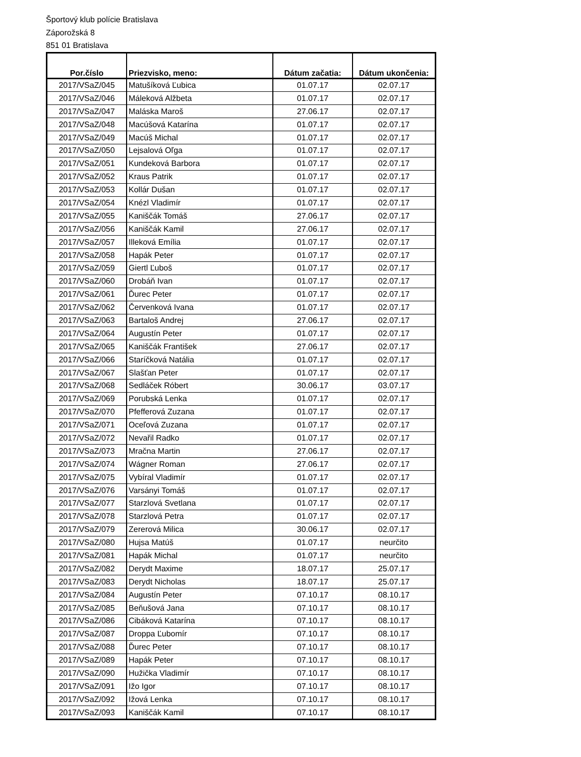Športový klub polície Bratislava
Záporožská 8
851 01 Bratislava
| Por.číslo | Priezvisko, meno: | Dátum začatia: | Dátum ukončenia: |
| --- | --- | --- | --- |
| 2017/VSaZ/045 | Matušíková Ľubica | 01.07.17 | 02.07.17 |
| 2017/VSaZ/046 | Máleková Alžbeta | 01.07.17 | 02.07.17 |
| 2017/VSaZ/047 | Maláska Maroš | 27.06.17 | 02.07.17 |
| 2017/VSaZ/048 | Macúšová Katarína | 01.07.17 | 02.07.17 |
| 2017/VSaZ/049 | Macúš Michal | 01.07.17 | 02.07.17 |
| 2017/VSaZ/050 | Lejsalová Oľga | 01.07.17 | 02.07.17 |
| 2017/VSaZ/051 | Kundeková Barbora | 01.07.17 | 02.07.17 |
| 2017/VSaZ/052 | Kraus Patrik | 01.07.17 | 02.07.17 |
| 2017/VSaZ/053 | Kollár Dušan | 01.07.17 | 02.07.17 |
| 2017/VSaZ/054 | Knézl Vladimír | 01.07.17 | 02.07.17 |
| 2017/VSaZ/055 | Kaniščák Tomáš | 27.06.17 | 02.07.17 |
| 2017/VSaZ/056 | Kaniščák Kamil | 27.06.17 | 02.07.17 |
| 2017/VSaZ/057 | Illeková Emília | 01.07.17 | 02.07.17 |
| 2017/VSaZ/058 | Hapák Peter | 01.07.17 | 02.07.17 |
| 2017/VSaZ/059 | Giertl Ľuboš | 01.07.17 | 02.07.17 |
| 2017/VSaZ/060 | Drobáň Ivan | 01.07.17 | 02.07.17 |
| 2017/VSaZ/061 | Ďurec Peter | 01.07.17 | 02.07.17 |
| 2017/VSaZ/062 | Červenková Ivana | 01.07.17 | 02.07.17 |
| 2017/VSaZ/063 | Bartaloš Andrej | 27.06.17 | 02.07.17 |
| 2017/VSaZ/064 | Augustín Peter | 01.07.17 | 02.07.17 |
| 2017/VSaZ/065 | Kaniščák František | 27.06.17 | 02.07.17 |
| 2017/VSaZ/066 | Staríčková Natália | 01.07.17 | 02.07.17 |
| 2017/VSaZ/067 | Slašťan Peter | 01.07.17 | 02.07.17 |
| 2017/VSaZ/068 | Sedláček Róbert | 30.06.17 | 03.07.17 |
| 2017/VSaZ/069 | Porubská Lenka | 01.07.17 | 02.07.17 |
| 2017/VSaZ/070 | Pfefferová Zuzana | 01.07.17 | 02.07.17 |
| 2017/VSaZ/071 | Oceľová Zuzana | 01.07.17 | 02.07.17 |
| 2017/VSaZ/072 | Nevařil Radko | 01.07.17 | 02.07.17 |
| 2017/VSaZ/073 | Mračna Martin | 27.06.17 | 02.07.17 |
| 2017/VSaZ/074 | Wágner Roman | 27.06.17 | 02.07.17 |
| 2017/VSaZ/075 | Vybíral Vladimír | 01.07.17 | 02.07.17 |
| 2017/VSaZ/076 | Varsányi Tomáš | 01.07.17 | 02.07.17 |
| 2017/VSaZ/077 | Starzlová Svetlana | 01.07.17 | 02.07.17 |
| 2017/VSaZ/078 | Starzlová Petra | 01.07.17 | 02.07.17 |
| 2017/VSaZ/079 | Zererová Milica | 30.06.17 | 02.07.17 |
| 2017/VSaZ/080 | Hujsa Matúš | 01.07.17 | neurčito |
| 2017/VSaZ/081 | Hapák Michal | 01.07.17 | neurčito |
| 2017/VSaZ/082 | Derydt Maxime | 18.07.17 | 25.07.17 |
| 2017/VSaZ/083 | Derydt Nicholas | 18.07.17 | 25.07.17 |
| 2017/VSaZ/084 | Augustín Peter | 07.10.17 | 08.10.17 |
| 2017/VSaZ/085 | Beňušová Jana | 07.10.17 | 08.10.17 |
| 2017/VSaZ/086 | Cibáková Katarína | 07.10.17 | 08.10.17 |
| 2017/VSaZ/087 | Droppa Ľubomír | 07.10.17 | 08.10.17 |
| 2017/VSaZ/088 | Ďurec Peter | 07.10.17 | 08.10.17 |
| 2017/VSaZ/089 | Hapák Peter | 07.10.17 | 08.10.17 |
| 2017/VSaZ/090 | Hužička Vladimír | 07.10.17 | 08.10.17 |
| 2017/VSaZ/091 | Ižo Igor | 07.10.17 | 08.10.17 |
| 2017/VSaZ/092 | Ižová Lenka | 07.10.17 | 08.10.17 |
| 2017/VSaZ/093 | Kaniščák Kamil | 07.10.17 | 08.10.17 |